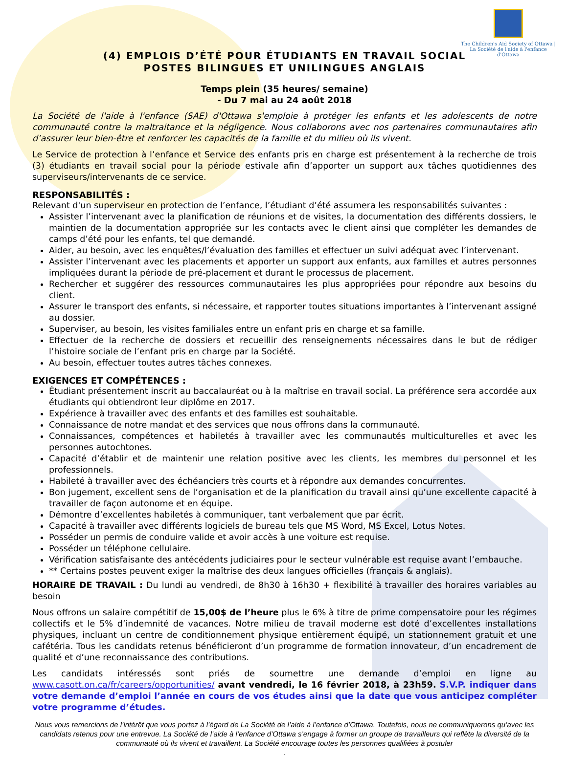The Children's Aid Society of Ottawa | La Société de l'aide à l'enfance d'Ottawa
(4) EMPLOIS D’ÉTÉ POUR ÉTUDIANTS EN TRAVAIL SOCIAL
POSTES BILINGUES ET UNILINGUES ANGLAIS
Temps plein (35 heures/ semaine)
- Du 7 mai au 24 août 2018
La Société de l'aide à l'enfance (SAE) d'Ottawa s'emploie à protéger les enfants et les adolescents de notre communauté contre la maltraitance et la négligence. Nous collaborons avec nos partenaires communautaires afin d’assurer leur bien-être et renforcer les capacités de la famille et du milieu où ils vivent.
Le Service de protection à l’enfance et Service des enfants pris en charge est présentement à la recherche de trois (3) étudiants en travail social pour la période estivale afin d’apporter un support aux tâches quotidiennes des superviseurs/intervenants de ce service.
RESPONSABILITÉS :
Relevant d'un superviseur en protection de l’enfance, l’étudiant d’été assumera les responsabilités suivantes :
Assister l’intervenant avec la planification de réunions et de visites, la documentation des différents dossiers, le maintien de la documentation appropriée sur les contacts avec le client ainsi que compléter les demandes de camps d’été pour les enfants, tel que demandé.
Aider, au besoin, avec les enquêtes/l’évaluation des familles et effectuer un suivi adéquat avec l’intervenant.
Assister l’intervenant avec les placements et apporter un support aux enfants, aux familles et autres personnes impliquées durant la période de pré-placement et durant le processus de placement.
Rechercher et suggérer des ressources communautaires les plus appropriées pour répondre aux besoins du client.
Assurer le transport des enfants, si nécessaire, et rapporter toutes situations importantes à l’intervenant assigné au dossier.
Superviser, au besoin, les visites familiales entre un enfant pris en charge et sa famille.
Effectuer de la recherche de dossiers et recueillir des renseignements nécessaires dans le but de rédiger l’histoire sociale de l’enfant pris en charge par la Société.
Au besoin, effectuer toutes autres tâches connexes.
EXIGENCES ET COMPÉTENCES :
Étudiant présentement inscrit au baccalauréat ou à la maîtrise en travail social. La préférence sera accordée aux étudiants qui obtiendront leur diplôme en 2017.
Expérience à travailler avec des enfants et des familles est souhaitable.
Connaissance de notre mandat et des services que nous offrons dans la communauté.
Connaissances, compétences et habiletés à travailler avec les communautés multiculturelles et avec les personnes autochtones.
Capacité d’établir et de maintenir une relation positive avec les clients, les membres du personnel et les professionnels.
Habileté à travailler avec des échéanciers très courts et à répondre aux demandes concurrentes.
Bon jugement, excellent sens de l’organisation et de la planification du travail ainsi qu’une excellente capacité à travailler de façon autonome et en équipe.
Démontre d’excellentes habiletés à communiquer, tant verbalement que par écrit.
Capacité à travailler avec différents logiciels de bureau tels que MS Word, MS Excel, Lotus Notes.
Posséder un permis de conduire valide et avoir accès à une voiture est requise.
Posséder un téléphone cellulaire.
Vérification satisfaisante des antécédents judiciaires pour le secteur vulnérable est requise avant l’embauche.
** Certains postes peuvent exiger la maîtrise des deux langues officielles (français & anglais).
HORAIRE DE TRAVAIL : Du lundi au vendredi, de 8h30 à 16h30 + flexibilité à travailler des horaires variables au besoin
Nous offrons un salaire compétitif de 15,00$ de l’heure plus le 6% à titre de prime compensatoire pour les régimes collectifs et le 5% d’indemnité de vacances. Notre milieu de travail moderne est doté d’excellentes installations physiques, incluant un centre de conditionnement physique entièrement équipé, un stationnement gratuit et une cafétéria. Tous les candidats retenus bénéficieront d’un programme de formation innovateur, d’un encadrement de qualité et d’une reconnaissance des contributions.
Les candidats intéressés sont priés de soumettre une demande d’emploi en ligne au www.casott.on.ca/fr/careers/opportunities/ avant vendredi, le 16 février 2018, à 23h59. S.V.P. indiquer dans votre demande d’emploi l’année en cours de vos études ainsi que la date que vous anticipez compléter votre programme d’études.
Nous vous remercions de l’intérêt que vous portez à l’égard de La Société de l’aide à l’enfance d’Ottawa. Toutefois, nous ne communiquerons qu’avec les candidats retenus pour une entrevue. La Société de l’aide à l’enfance d’Ottawa s’engage à former un groupe de travailleurs qui reflète la diversité de la communauté où ils vivent et travaillent. La Société encourage toutes les personnes qualifiées à postuler
.